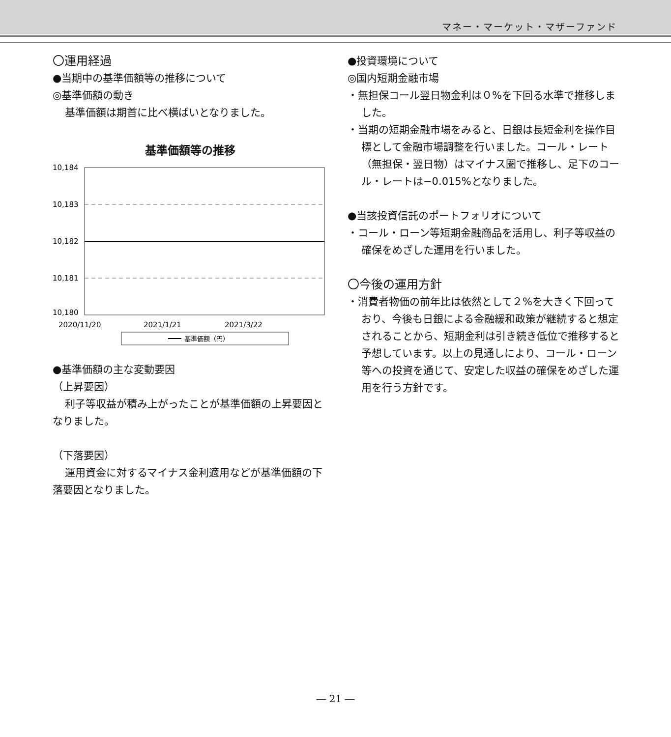マネー・マーケット・マザーファンド
〇運用経過
●当期中の基準価額等の推移について
◎基準価額の動き
基準価額は期首に比べ横ばいとなりました。
基準価額等の推移
10,184
10,183
10,182
10,181
10,180
2020/11/20
2021/1/21
2021/3/22
基準価額（円）
●基準価額の主な変動要因
（上昇要因）
利子等収益が積み上がったことが基準価額の上昇要因となりました。
（下落要因）
運用資金に対するマイナス金利適用などが基準価額の下落要因となりました。
●投資環境について
◎国内短期金融市場
・無担保コール翌日物金利は０%を下回る水準で推移しました。
・当期の短期金融市場をみると、日銀は長短金利を操作目標として金融市場調整を行いました。コール・レート（無担保・翌日物）はマイナス圏で推移し、足下のコール・レートは−0.015%となりました。
●当該投資信託のポートフォリオについて
・コール・ローン等短期金融商品を活用し、利子等収益の確保をめざした運用を行いました。
〇今後の運用方針
・消費者物価の前年比は依然として２%を大きく下回っており、今後も日銀による金融緩和政策が継続すると想定されることから、短期金利は引き続き低位で推移すると予想しています。以上の見通しにより、コール・ローン等への投資を通じて、安定した収益の確保をめざした運用を行う方針です。
― 21 ―